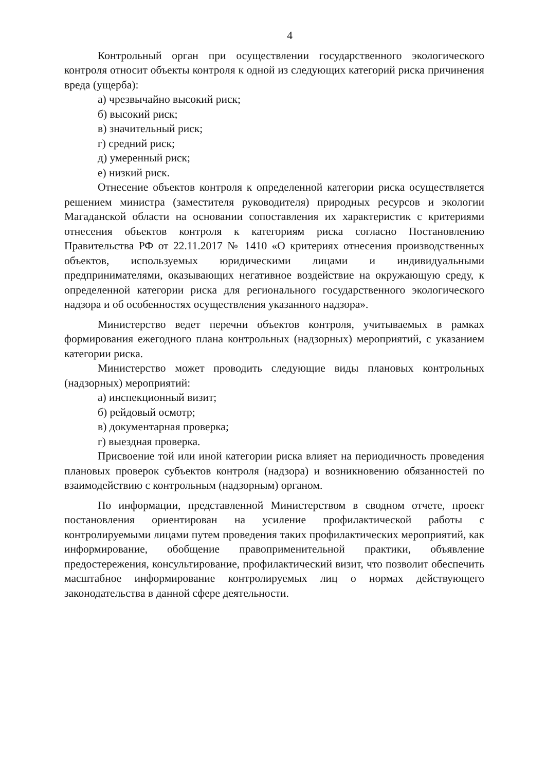4
Контрольный орган при осуществлении государственного экологического контроля относит объекты контроля к одной из следующих категорий риска причинения вреда (ущерба):
а) чрезвычайно высокий риск;
б) высокий риск;
в) значительный риск;
г) средний риск;
д) умеренный риск;
е) низкий риск.
Отнесение объектов контроля к определенной категории риска осуществляется решением министра (заместителя руководителя) природных ресурсов и экологии Магаданской области на основании сопоставления их характеристик с критериями отнесения объектов контроля к категориям риска согласно Постановлению Правительства РФ от 22.11.2017 № 1410 «О критериях отнесения производственных объектов, используемых юридическими лицами и индивидуальными предпринимателями, оказывающих негативное воздействие на окружающую среду, к определенной категории риска для регионального государственного экологического надзора и об особенностях осуществления указанного надзора».
Министерство ведет перечни объектов контроля, учитываемых в рамках формирования ежегодного плана контрольных (надзорных) мероприятий, с указанием категории риска.
Министерство может проводить следующие виды плановых контрольных (надзорных) мероприятий:
а) инспекционный визит;
б) рейдовый осмотр;
в) документарная проверка;
г) выездная проверка.
Присвоение той или иной категории риска влияет на периодичность проведения плановых проверок субъектов контроля (надзора) и возникновению обязанностей по взаимодействию с контрольным (надзорным) органом.
По информации, представленной Министерством в сводном отчете, проект постановления ориентирован на усиление профилактической работы с контролируемыми лицами путем проведения таких профилактических мероприятий, как информирование, обобщение правоприменительной практики, объявление предостережения, консультирование, профилактический визит, что позволит обеспечить масштабное информирование контролируемых лиц о нормах действующего законодательства в данной сфере деятельности.